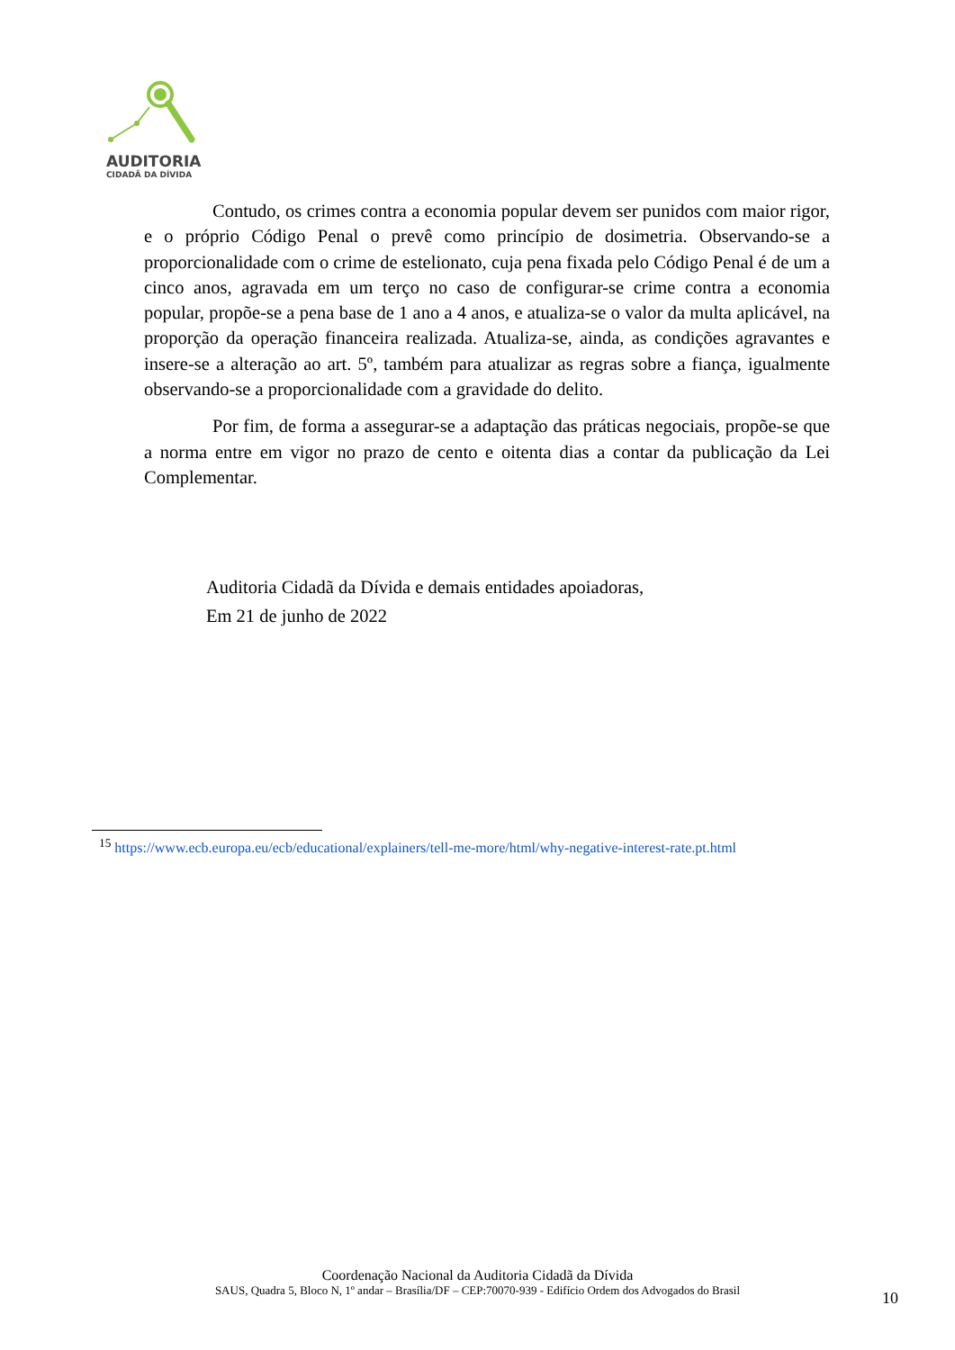AUDITORIA
CIDADÃ DA DÍVIDA
Contudo, os crimes contra a economia popular devem ser punidos com maior rigor, e o próprio Código Penal o prevê como princípio de dosimetria. Observando-se a proporcionalidade com o crime de estelionato, cuja pena fixada pelo Código Penal é de um a cinco anos, agravada em um terço no caso de configurar-se crime contra a economia popular, propõe-se a pena base de 1 ano a 4 anos, e atualiza-se o valor da multa aplicável, na proporção da operação financeira realizada. Atualiza-se, ainda, as condições agravantes e insere-se a alteração ao art. 5º, também para atualizar as regras sobre a fiança, igualmente observando-se a proporcionalidade com a gravidade do delito.
Por fim, de forma a assegurar-se a adaptação das práticas negociais, propõe-se que a norma entre em vigor no prazo de cento e oitenta dias a contar da publicação da Lei Complementar.
Auditoria Cidadã da Dívida e demais entidades apoiadoras,
Em 21 de junho de 2022
<sup>15</sup> https://www.ecb.europa.eu/ecb/educational/explainers/tell-me-more/html/why-negative-interest-rate.pt.html
Coordenação Nacional da Auditoria Cidadã da Dívida
SAUS, Quadra 5, Bloco N, 1º andar – Brasília/DF – CEP:70070-939 - Edifício Ordem dos Advogados do Brasil
10